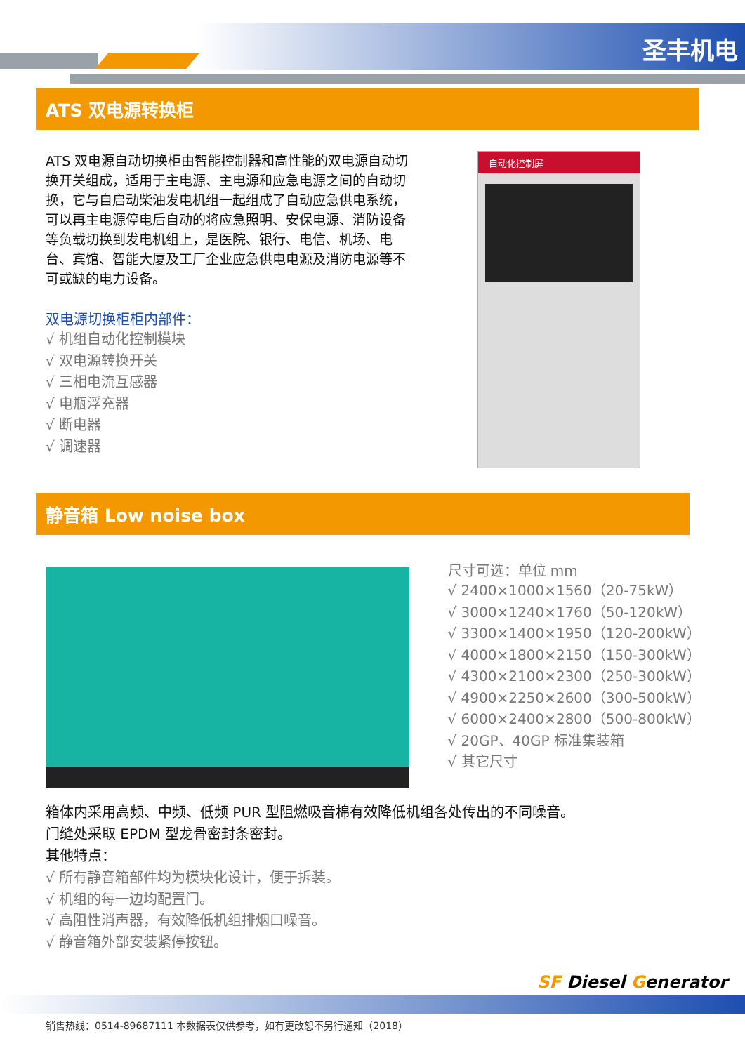圣丰机电
ATS 双电源转换柜
ATS 双电源自动切换柜由智能控制器和高性能的双电源自动切换开关组成，适用于主电源、主电源和应急电源之间的自动切换，它与自启动柴油发电机组一起组成了自动应急供电系统，可以再主电源停电后自动的将应急照明、安保电源、消防设备等负载切换到发电机组上，是医院、银行、电信、机场、电台、宾馆、智能大厦及工厂企业应急供电电源及消防电源等不可或缺的电力设备。
双电源切换柜柜内部件：
√ 机组自动化控制模块
√ 双电源转换开关
√ 三相电流互感器
√ 电瓶浮充器
√ 断电器
√ 调速器
自动化控制屏
静音箱 Low noise box
尺寸可选：单位 mm
√ 2400×1000×1560（20-75kW）
√ 3000×1240×1760（50-120kW）
√ 3300×1400×1950（120-200kW）
√ 4000×1800×2150（150-300kW）
√ 4300×2100×2300（250-300kW）
√ 4900×2250×2600（300-500kW）
√ 6000×2400×2800（500-800kW）
√ 20GP、40GP 标准集装箱
√ 其它尺寸
箱体内采用高频、中频、低频 PUR 型阻燃吸音棉有效降低机组各处传出的不同噪音。
门缝处采取 EPDM 型龙骨密封条密封。
其他特点：
√ 所有静音箱部件均为模块化设计，便于拆装。
√ 机组的每一边均配置门。
√ 高阻性消声器，有效降低机组排烟口噪音。
√ 静音箱外部安装紧停按钮。
SF Diesel Generator
销售热线：0514-89687111 本数据表仅供参考，如有更改恕不另行通知（2018）